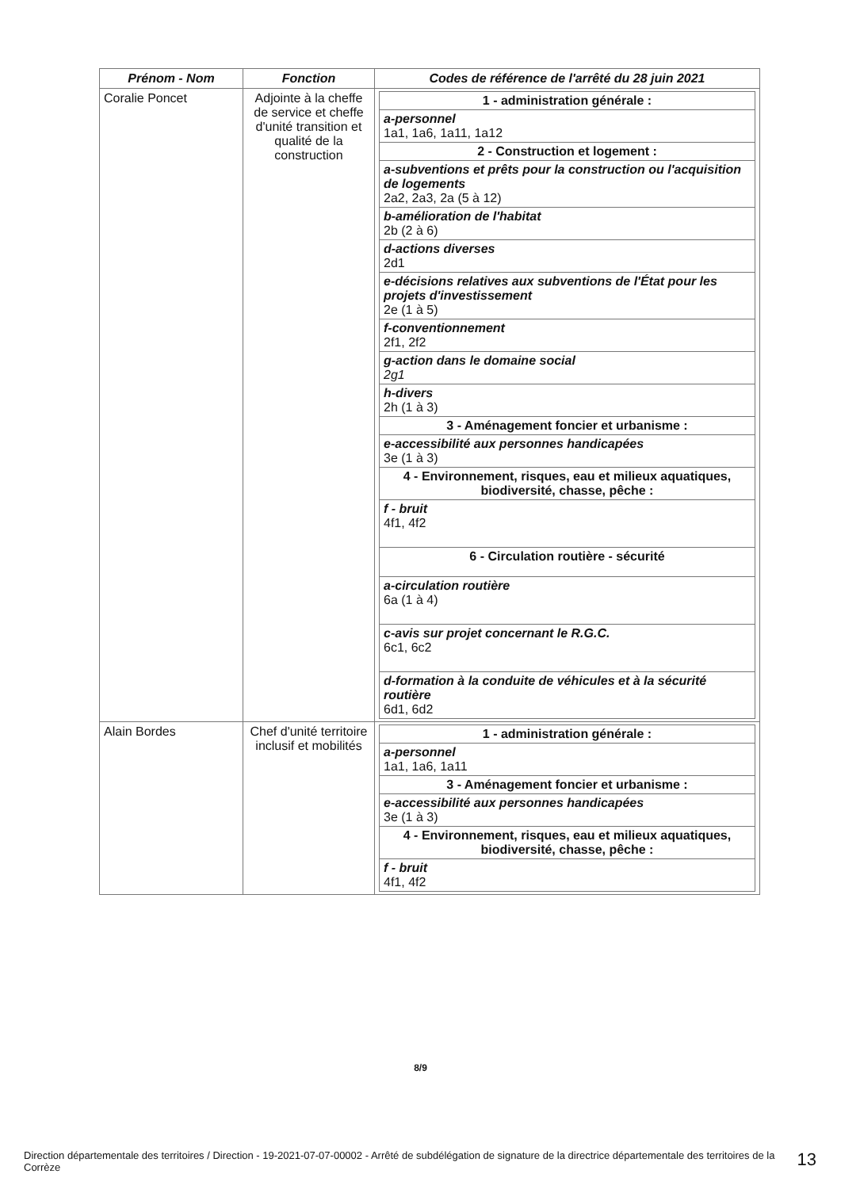| Prénom - Nom | Fonction | Codes de référence de l'arrêté du 28 juin 2021 |
| --- | --- | --- |
| Coralie Poncet | Adjointe à la cheffe de service et cheffe d'unité transition et qualité de la construction | / 1 - administration générale : / / a-personnel 1a1, 1a6, 1a11, 1a12 / / 2 - Construction et logement : / / a-subventions et prêts pour la construction ou l'acquisition de logements 2a2, 2a3, 2a (5 à 12) / / b-amélioration de l'habitat 2b (2 à 6) / / d-actions diverses 2d1 / / e-décisions relatives aux subventions de l'État pour les projets d'investissement 2e (1 à 5) / / f-conventionnement 2f1, 2f2 / / g-action dans le domaine social 2g1 / / h-divers 2h (1 à 3) / / 3 - Aménagement foncier et urbanisme : / / e-accessibilité aux personnes handicapées 3e (1 à 3) / / 4 - Environnement, risques, eau et milieux aquatiques, biodiversité, chasse, pêche : / / f - bruit 4f1, 4f2 / / 6 - Circulation routière - sécurité / / a-circulation routière 6a (1 à 4) / / c-avis sur projet concernant le R.G.C. 6c1, 6c2 / / d-formation à la conduite de véhicules et à la sécurité routière 6d1, 6d2 / |
| Alain Bordes | Chef d'unité territoire inclusif et mobilités | / 1 - administration générale : / / a-personnel 1a1, 1a6, 1a11 / / 3 - Aménagement foncier et urbanisme : / / e-accessibilité aux personnes handicapées 3e (1 à 3) / / 4 - Environnement, risques, eau et milieux aquatiques, biodiversité, chasse, pêche : / / f - bruit 4f1, 4f2 / |
8/9
Direction départementale des territoires / Direction - 19-2021-07-07-00002 - Arrêté de subdélégation de signature de la directrice départementale des territoires de la Corrèze
13